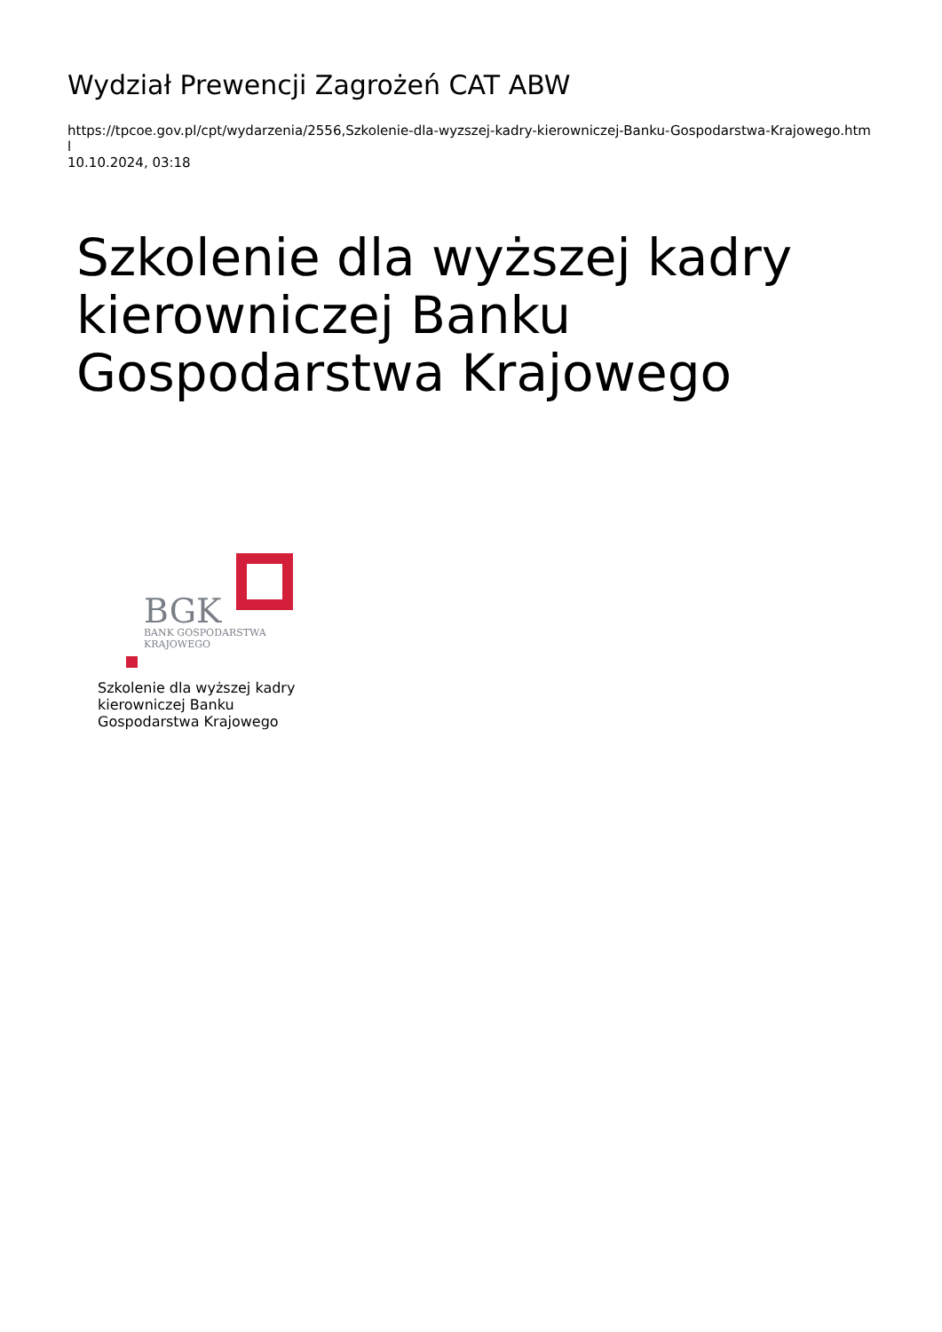Wydział Prewencji Zagrożeń CAT ABW
https://tpcoe.gov.pl/cpt/wydarzenia/2556,Szkolenie-dla-wyzszej-kadry-kierowniczej-Banku-Gospodarstwa-Krajowego.html
10.10.2024, 03:18
Szkolenie dla wyższej kadry kierowniczej Banku Gospodarstwa Krajowego
BGK
BANK GOSPODARSTWA
KRAJOWEGO
Szkolenie dla wyższej kadry
kierowniczej Banku
Gospodarstwa Krajowego